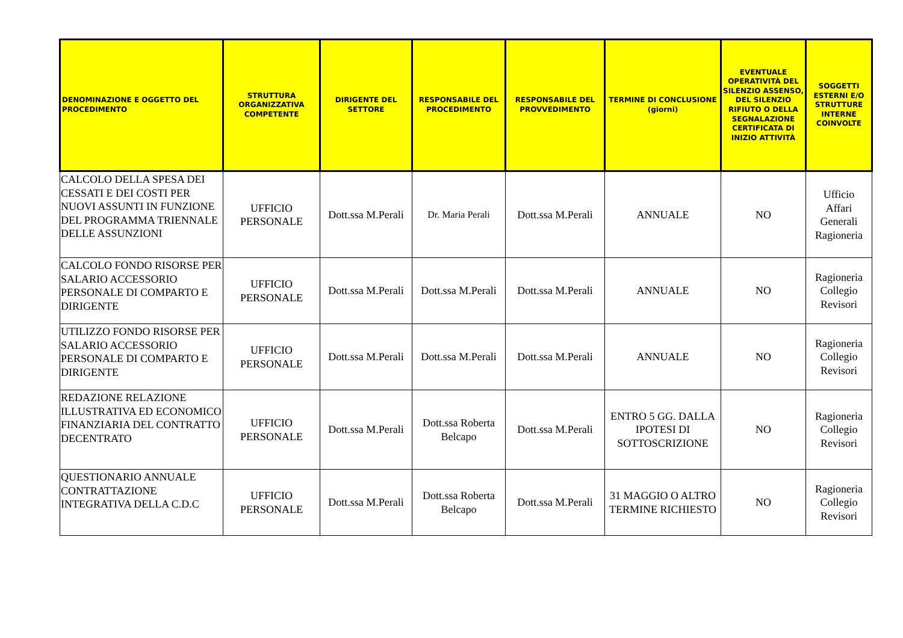| DENOMINAZIONE E OGGETTO DEL PROCEDIMENTO | STRUTTURA ORGANIZZATIVA COMPETENTE | DIRIGENTE DEL SETTORE | RESPONSABILE DEL PROCEDIMENTO | RESPONSABILE DEL PROVVEDIMENTO | TERMINE DI CONCLUSIONE (giorni) | EVENTUALE OPERATIVITÀ DEL SILENZIO ASSENSO, DEL SILENZIO RIFIUTO O DELLA SEGNALAZIONE CERTIFICATA DI INIZIO ATTIVITÀ | SOGGETTI ESTERNI E/O STRUTTURE INTERNE COINVOLTE |
| --- | --- | --- | --- | --- | --- | --- | --- |
| CALCOLO DELLA SPESA DEI CESSATI E DEI COSTI PER NUOVI ASSUNTI IN FUNZIONE DEL PROGRAMMA TRIENNALE DELLE ASSUNZIONI | UFFICIO PERSONALE | Dott.ssa M.Perali | Dr. Maria Perali | Dott.ssa M.Perali | ANNUALE | NO | Ufficio Affari Generali Ragioneria |
| CALCOLO FONDO RISORSE PER SALARIO ACCESSORIO PERSONALE DI COMPARTO E DIRIGENTE | UFFICIO PERSONALE | Dott.ssa M.Perali | Dott.ssa M.Perali | Dott.ssa M.Perali | ANNUALE | NO | Ragioneria Collegio Revisori |
| UTILIZZO FONDO RISORSE PER SALARIO ACCESSORIO PERSONALE DI COMPARTO E DIRIGENTE | UFFICIO PERSONALE | Dott.ssa M.Perali | Dott.ssa M.Perali | Dott.ssa M.Perali | ANNUALE | NO | Ragioneria Collegio Revisori |
| REDAZIONE RELAZIONE ILLUSTRATIVA ED ECONOMICO FINANZIARIA DEL CONTRATTO DECENTRATO | UFFICIO PERSONALE | Dott.ssa M.Perali | Dott.ssa Roberta Belcapo | Dott.ssa M.Perali | ENTRO 5 GG. DALLA IPOTESI DI SOTTOSCRIZIONE | NO | Ragioneria Collegio Revisori |
| QUESTIONARIO ANNUALE CONTRATTAZIONE INTEGRATIVA DELLA C.D.C | UFFICIO PERSONALE | Dott.ssa M.Perali | Dott.ssa Roberta Belcapo | Dott.ssa M.Perali | 31 MAGGIO O ALTRO TERMINE RICHIESTO | NO | Ragioneria Collegio Revisori |